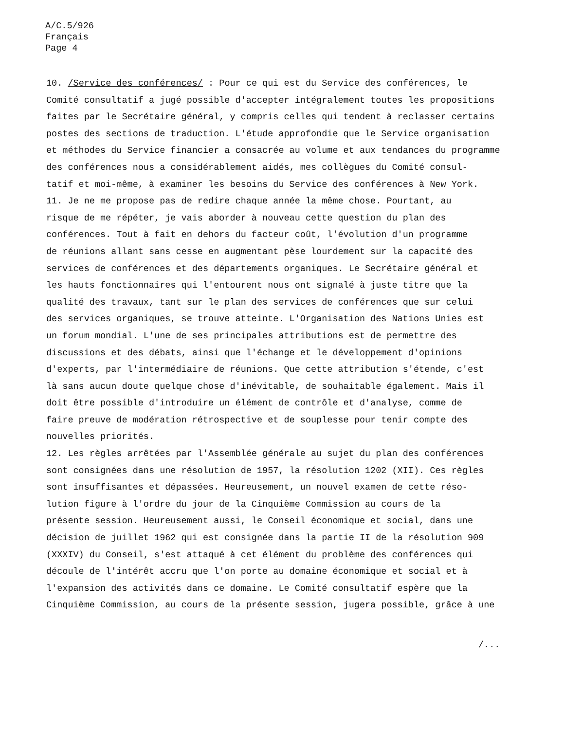A/C.5/926
Français
Page 4
10. /Service des conférences/ : Pour ce qui est du Service des conférences, le Comité consultatif a jugé possible d'accepter intégralement toutes les propositions faites par le Secrétaire général, y compris celles qui tendent à reclasser certains postes des sections de traduction. L'étude approfondie que le Service organisation et méthodes du Service financier a consacrée au volume et aux tendances du programme des conférences nous a considérablement aidés, mes collègues du Comité consul- tatif et moi-même, à examiner les besoins du Service des conférences à New York.
11. Je ne me propose pas de redire chaque année la même chose. Pourtant, au risque de me répéter, je vais aborder à nouveau cette question du plan des conférences. Tout à fait en dehors du facteur coût, l'évolution d'un programme de réunions allant sans cesse en augmentant pèse lourdement sur la capacité des services de conférences et des départements organiques. Le Secrétaire général et les hauts fonctionnaires qui l'entourent nous ont signalé à juste titre que la qualité des travaux, tant sur le plan des services de conférences que sur celui des services organiques, se trouve atteinte. L'Organisation des Nations Unies est un forum mondial. L'une de ses principales attributions est de permettre des discussions et des débats, ainsi que l'échange et le développement d'opinions d'experts, par l'intermédiaire de réunions. Que cette attribution s'étende, c'est là sans aucun doute quelque chose d'inévitable, de souhaitable également. Mais il doit être possible d'introduire un élément de contrôle et d'analyse, comme de faire preuve de modération rétrospective et de souplesse pour tenir compte des nouvelles priorités.
12. Les règles arrêtées par l'Assemblée générale au sujet du plan des conférences sont consignées dans une résolution de 1957, la résolution 1202 (XII). Ces règles sont insuffisantes et dépassées. Heureusement, un nouvel examen de cette réso- lution figure à l'ordre du jour de la Cinquième Commission au cours de la présente session. Heureusement aussi, le Conseil économique et social, dans une décision de juillet 1962 qui est consignée dans la partie II de la résolution 909 (XXXIV) du Conseil, s'est attaqué à cet élément du problème des conférences qui découle de l'intérêt accru que l'on porte au domaine économique et social et à l'expansion des activités dans ce domaine. Le Comité consultatif espère que la Cinquième Commission, au cours de la présente session, jugera possible, grâce à une
/...